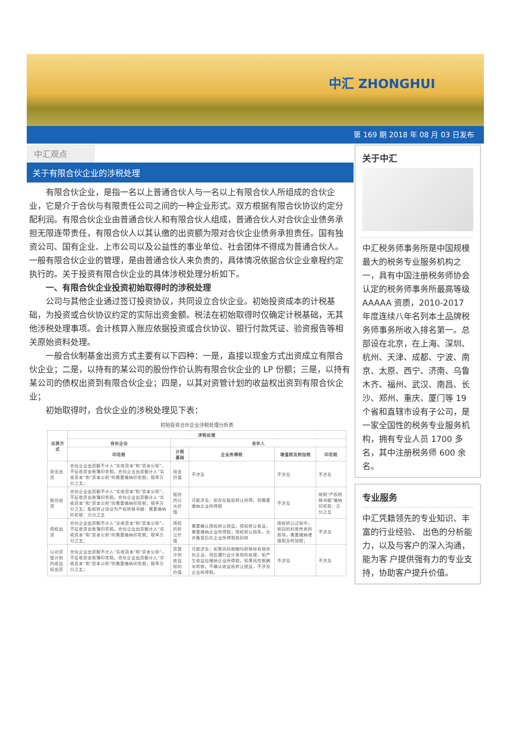中汇 ZHONGHUI
第 169 期 2018 年 08 月 03 日发布
中汇观点
关于有限合伙企业的涉税处理
有限合伙企业，是指一名以上普通合伙人与一名以上有限合伙人所组成的合伙企业，它是介于合伙与有限责任公司之间的一种企业形式。双方根据有限合伙协议约定分配利润。有限合伙企业由普通合伙人和有限合伙人组成，普通合伙人对合伙企业债务承担无限连带责任，有限合伙人以其认缴的出资额为限对合伙企业债务承担责任。国有独资公司、国有企业、上市公司以及公益性的事业单位、社会团体不得成为普通合伙人。一般有限合伙企业的管理，是由普通合伙人来负责的，具体情况依据合伙企业章程约定执行的。关于投资有限合伙企业的具体涉税处理分析如下。
一、有限合伙企业投资初始取得时的涉税处理
公司与其他企业通过签订投资协议，共同设立合伙企业。初始投资成本的计税基础，为投资或合伙协议约定的实际出资金额。税法在初始取得时仅确定计税基础，无其他涉税处理事项。会计核算入账应依据投资或合伙协议、银行付款凭证、验资报告等相关原始资料处理。
一般合伙制基金出资方式主要有以下四种：一是，直接以现金方式出资成立有限合伙企业；二是，以持有的某公司的股份作价认购有限合伙企业的 LP 份额；三是，以持有某公司的债权出资到有限合伙企业；四是，以其对资管计划的收益权出资到有限合伙企业；
初始取得时，合伙企业的涉税处理见下表：
初始投资合伙企业涉税处理分析表
| 出资方式 | 涉税处理 | | | | |
| --- | --- | --- | --- | --- | --- |
| | 合伙企业 | 合伙人 | | | |
| | 印花税 | 计税基础 | 企业所得税 | 增值税及附加税 | 印花税 |
| 现金出资 | 合伙企业出资额不计入“实收资本”和“资本公积”，不征收资金账簿印花税。合伙企业出资额计入“实收资本”和“资本公积”的需要缴纳印花税；税率万分之五； | 现金价值 | 不涉及 | 不涉及 | 不涉及 |
| 股份出资 | 合伙企业出资额不计入“实收资本”和“资本公积”，不征收资金账簿印花税。合伙企业出资额计入“实收资本”和“资本公积”的需要缴纳印花税；税率万分之五；股权转让协议为产权转移书据：需要缴纳印花税：万分之五 | 股份的公允价值 | 可能涉及，若存在股权转让所得，则需要缴纳企业所得税 | 不涉及 | 按照“产权转移书据”缴纳印花税：万分之五 |
| 债权出资 | 合伙企业出资额不计入“实收资本”和“资本公积”，不征收资金账簿印花税。合伙企业出资额计入“实收资本”和“资本公积”的需要缴纳印花税；税率万分之五； | 债权的转让价值 | 需要确认债权转让损益，债权转让收益，需要缴纳企业所得税；债权转让损失，允许备案后在企业所得税前扣除 | 债权转让过程中，收回的利息性质的款项，需要缴纳增值税及附加税； | 不涉及 |
| 以对资管计划的收益权出资 | 合伙企业出资额不计入“实收资本”和“资本公积”，不征收资金账簿印花税。合伙企业出资额计入“实收资本”和“资本公积”的需要缴纳印花税；税率万分之五； | 资管计划收益权的价值 | 可能涉及；如果风险报酬均转移给有限合伙企业，则应遵行会计准则的处理，如产生收益应缴纳企业所得税，如果风险报酬未转移，不确认收益权转让损益，不涉及企业所得税。 | 不涉及 | 不涉及 |
关于中汇
中汇税务师事务所是中国规模最大的税务专业服务机构之一，具有中国注册税务师协会认定的税务师事务所最高等级 AAAAA 资质，2010-2017 年度连续八年名列本土品牌税务师事务所收入排名第一。总部设在北京，在上海、深圳、杭州、天津、成都、宁波、南京、太原、西宁、济南、乌鲁木齐、福州、武汉、南昌、长沙、郑州、重庆、厦门等 19 个省和直辖市设有子公司，是一家全国性的税务专业服务机构，拥有专业人员 1700 多名，其中注册税务师 600 余名。
专业服务
中汇凭籍领先的专业知识、丰富的行业经验、 出色的分析能力，以及与客户的深入沟通，能为客 户提供强有力的专业支持，协助客户提升价值。